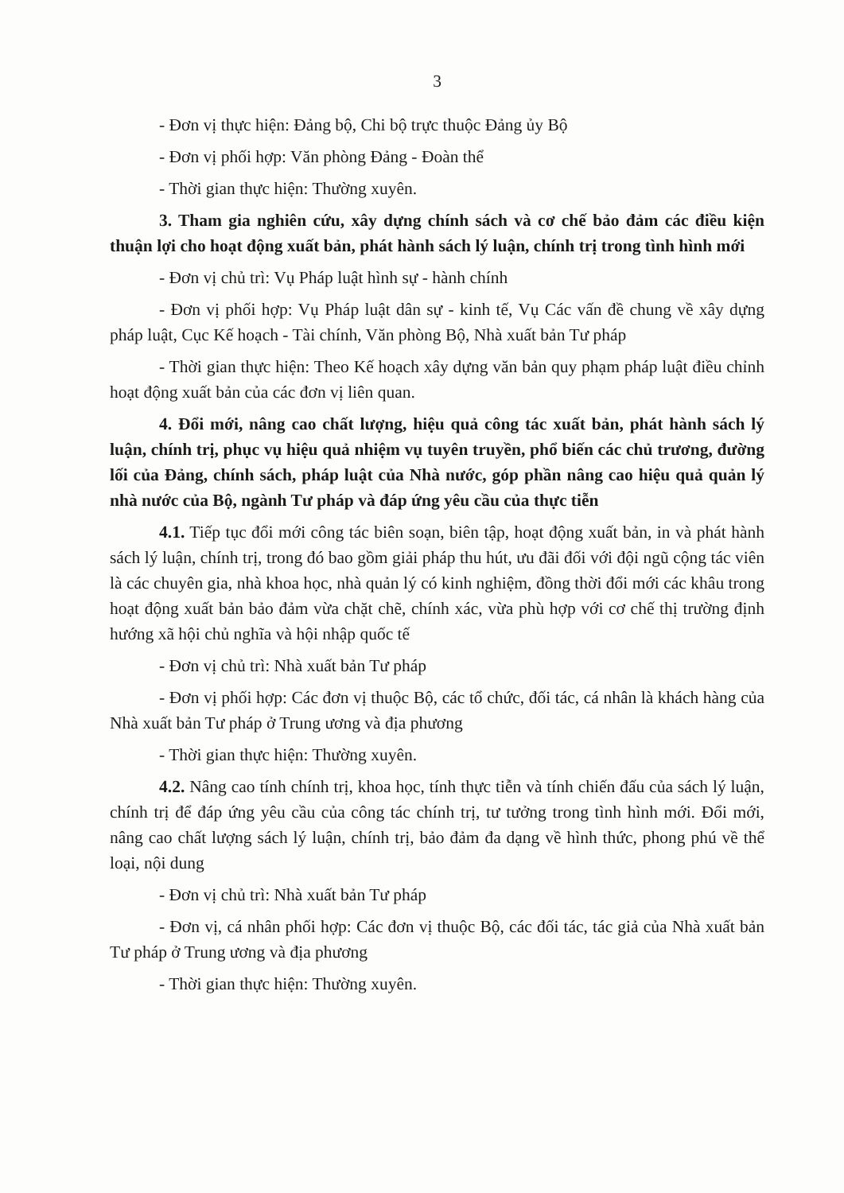3
- Đơn vị thực hiện: Đảng bộ, Chi bộ trực thuộc Đảng ủy Bộ
- Đơn vị phối hợp: Văn phòng Đảng - Đoàn thể
- Thời gian thực hiện: Thường xuyên.
3. Tham gia nghiên cứu, xây dựng chính sách và cơ chế bảo đảm các điều kiện thuận lợi cho hoạt động xuất bản, phát hành sách lý luận, chính trị trong tình hình mới
- Đơn vị chủ trì: Vụ Pháp luật hình sự - hành chính
- Đơn vị phối hợp: Vụ Pháp luật dân sự - kinh tế, Vụ Các vấn đề chung về xây dựng pháp luật, Cục Kế hoạch - Tài chính, Văn phòng Bộ, Nhà xuất bản Tư pháp
- Thời gian thực hiện: Theo Kế hoạch xây dựng văn bản quy phạm pháp luật điều chỉnh hoạt động xuất bản của các đơn vị liên quan.
4. Đổi mới, nâng cao chất lượng, hiệu quả công tác xuất bản, phát hành sách lý luận, chính trị, phục vụ hiệu quả nhiệm vụ tuyên truyền, phổ biến các chủ trương, đường lối của Đảng, chính sách, pháp luật của Nhà nước, góp phần nâng cao hiệu quả quản lý nhà nước của Bộ, ngành Tư pháp và đáp ứng yêu cầu của thực tiễn
4.1. Tiếp tục đổi mới công tác biên soạn, biên tập, hoạt động xuất bản, in và phát hành sách lý luận, chính trị, trong đó bao gồm giải pháp thu hút, ưu đãi đối với đội ngũ cộng tác viên là các chuyên gia, nhà khoa học, nhà quản lý có kinh nghiệm, đồng thời đổi mới các khâu trong hoạt động xuất bản bảo đảm vừa chặt chẽ, chính xác, vừa phù hợp với cơ chế thị trường định hướng xã hội chủ nghĩa và hội nhập quốc tế
- Đơn vị chủ trì: Nhà xuất bản Tư pháp
- Đơn vị phối hợp: Các đơn vị thuộc Bộ, các tổ chức, đối tác, cá nhân là khách hàng của Nhà xuất bản Tư pháp ở Trung ương và địa phương
- Thời gian thực hiện: Thường xuyên.
4.2. Nâng cao tính chính trị, khoa học, tính thực tiễn và tính chiến đấu của sách lý luận, chính trị để đáp ứng yêu cầu của công tác chính trị, tư tưởng trong tình hình mới. Đổi mới, nâng cao chất lượng sách lý luận, chính trị, bảo đảm đa dạng về hình thức, phong phú về thể loại, nội dung
- Đơn vị chủ trì: Nhà xuất bản Tư pháp
- Đơn vị, cá nhân phối hợp: Các đơn vị thuộc Bộ, các đối tác, tác giả của Nhà xuất bản Tư pháp ở Trung ương và địa phương
- Thời gian thực hiện: Thường xuyên.